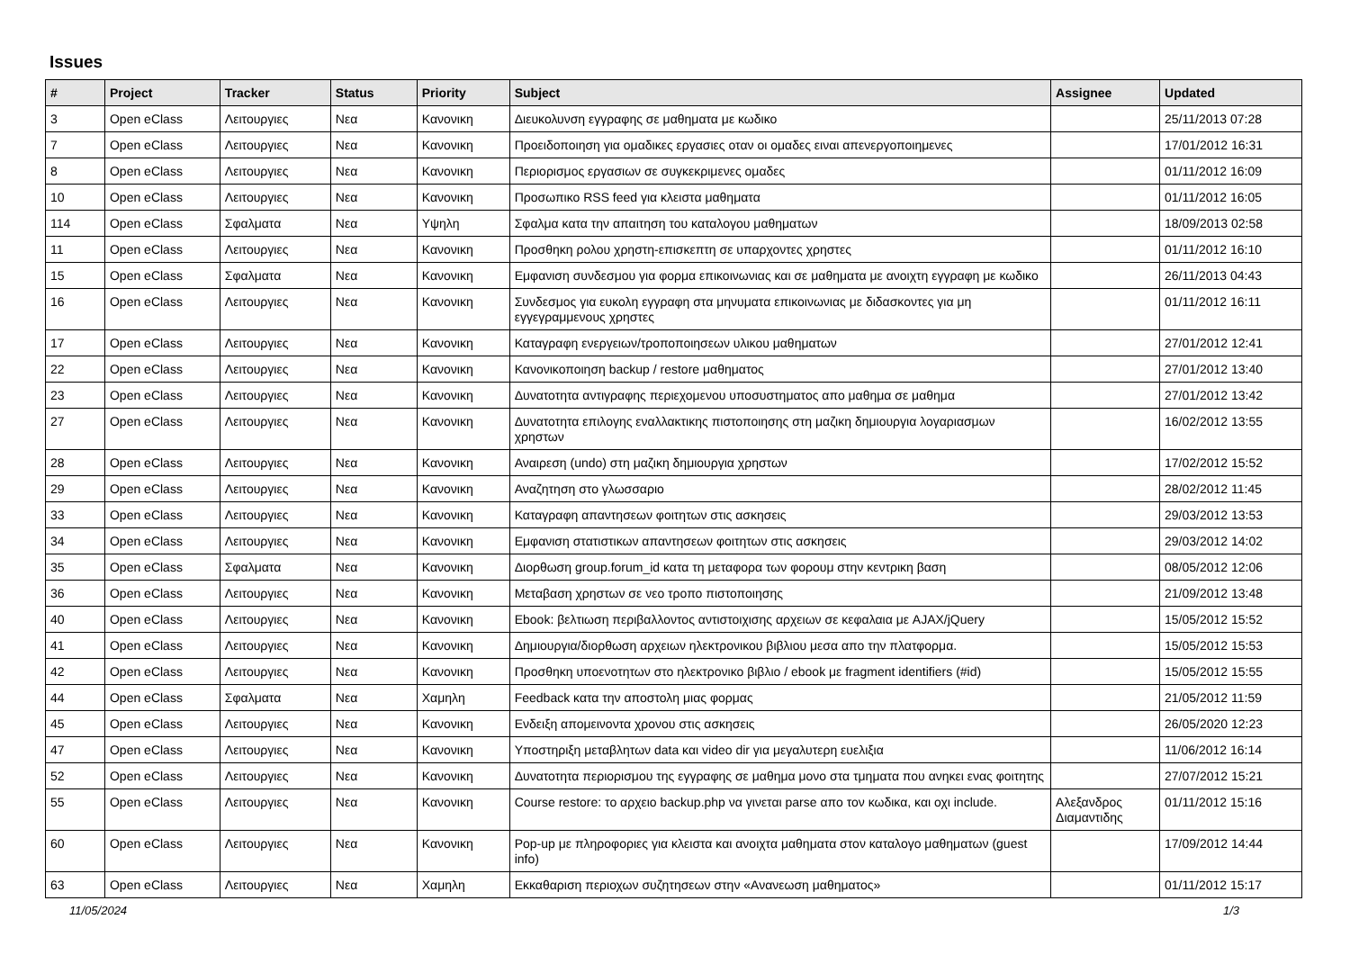Issues
| # | Project | Tracker | Status | Priority | Subject | Assignee | Updated |
| --- | --- | --- | --- | --- | --- | --- | --- |
| 3 | Open eClass | Λειτουργιες | Νεα | Κανονικη | Διευκολυνση εγγραφης σε μαθηματα με κωδικο | | 25/11/2013 07:28 |
| 7 | Open eClass | Λειτουργιες | Νεα | Κανονικη | Προειδοποιηση για ομαδικες εργασιες οταν οι ομαδες ειναι απενεργοποιημενες | | 17/01/2012 16:31 |
| 8 | Open eClass | Λειτουργιες | Νεα | Κανονικη | Περιορισμος εργασιων σε συγκεκριμενες ομαδες | | 01/11/2012 16:09 |
| 10 | Open eClass | Λειτουργιες | Νεα | Κανονικη | Προσωπικο RSS feed για κλειστα μαθηματα | | 01/11/2012 16:05 |
| 114 | Open eClass | Σφαλματα | Νεα | Υψηλη | Σφαλμα κατα την απαιτηση του καταλογου μαθηματων | | 18/09/2013 02:58 |
| 11 | Open eClass | Λειτουργιες | Νεα | Κανονικη | Προσθηκη ρολου χρηστη-επισκεπτη σε υπαρχοντες χρηστες | | 01/11/2012 16:10 |
| 15 | Open eClass | Σφαλματα | Νεα | Κανονικη | Εμφανιση συνδεσμου για φορμα επικοινωνιας και σε μαθηματα με ανοιχτη εγγραφη με κωδικο | | 26/11/2013 04:43 |
| 16 | Open eClass | Λειτουργιες | Νεα | Κανονικη | Συνδεσμος για ευκολη εγγραφη στα μηνυματα επικοινωνιας με διδασκοντες για μη εγγεγραμμενους χρηστες | | 01/11/2012 16:11 |
| 17 | Open eClass | Λειτουργιες | Νεα | Κανονικη | Καταγραφη ενεργειων/τροποποιησεων υλικου μαθηματων | | 27/01/2012 12:41 |
| 22 | Open eClass | Λειτουργιες | Νεα | Κανονικη | Κανονικοποιηση backup / restore μαθηματος | | 27/01/2012 13:40 |
| 23 | Open eClass | Λειτουργιες | Νεα | Κανονικη | Δυνατοτητα αντιγραφης περιεχομενου υποσυστηματος απο μαθημα σε μαθημα | | 27/01/2012 13:42 |
| 27 | Open eClass | Λειτουργιες | Νεα | Κανονικη | Δυνατοτητα επιλογης εναλλακτικης πιστοποιησης στη μαζικη δημιουργια λογαριασμων χρηστων | | 16/02/2012 13:55 |
| 28 | Open eClass | Λειτουργιες | Νεα | Κανονικη | Αναιρεση (undo) στη μαζικη δημιουργια χρηστων | | 17/02/2012 15:52 |
| 29 | Open eClass | Λειτουργιες | Νεα | Κανονικη | Αναζητηση στο γλωσσαριο | | 28/02/2012 11:45 |
| 33 | Open eClass | Λειτουργιες | Νεα | Κανονικη | Καταγραφη απαντησεων φοιτητων στις ασκησεις | | 29/03/2012 13:53 |
| 34 | Open eClass | Λειτουργιες | Νεα | Κανονικη | Εμφανιση στατιστικων απαντησεων φοιτητων στις ασκησεις | | 29/03/2012 14:02 |
| 35 | Open eClass | Σφαλματα | Νεα | Κανονικη | Διορθωση group.forum_id κατα τη μεταφορα των φορουμ στην κεντρικη βαση | | 08/05/2012 12:06 |
| 36 | Open eClass | Λειτουργιες | Νεα | Κανονικη | Μεταβαση χρηστων σε νεο τροπο πιστοποιησης | | 21/09/2012 13:48 |
| 40 | Open eClass | Λειτουργιες | Νεα | Κανονικη | Ebook: βελτιωση περιβαλλοντος αντιστοιχισης αρχειων σε κεφαλαια με AJAX/jQuery | | 15/05/2012 15:52 |
| 41 | Open eClass | Λειτουργιες | Νεα | Κανονικη | Δημιουργια/διορθωση αρχειων ηλεκτρονικου βιβλιου μεσα απο την πλατφορμα. | | 15/05/2012 15:53 |
| 42 | Open eClass | Λειτουργιες | Νεα | Κανονικη | Προσθηκη υποενοτητων στο ηλεκτρονικο βιβλιο / ebook με fragment identifiers (#id) | | 15/05/2012 15:55 |
| 44 | Open eClass | Σφαλματα | Νεα | Χαμηλη | Feedback κατα την αποστολη μιας φορμας | | 21/05/2012 11:59 |
| 45 | Open eClass | Λειτουργιες | Νεα | Κανονικη | Ενδειξη απομεινοντα χρονου στις ασκησεις | | 26/05/2020 12:23 |
| 47 | Open eClass | Λειτουργιες | Νεα | Κανονικη | Υποστηριξη μεταβλητων data και video dir για μεγαλυτερη ευελιξια | | 11/06/2012 16:14 |
| 52 | Open eClass | Λειτουργιες | Νεα | Κανονικη | Δυνατοτητα περιορισμου της εγγραφης σε μαθημα μονο στα τμηματα που ανηκει ενας φοιτητης | | 27/07/2012 15:21 |
| 55 | Open eClass | Λειτουργιες | Νεα | Κανονικη | Course restore: το αρχειο backup.php να γινεται parse απο τον κωδικα, και οχι include. | Αλεξανδρος Διαμαντιδης | 01/11/2012 15:16 |
| 60 | Open eClass | Λειτουργιες | Νεα | Κανονικη | Pop-up με πληροφοριες για κλειστα και ανοιχτα μαθηματα στον καταλογο μαθηματων (guest info) | | 17/09/2012 14:44 |
| 63 | Open eClass | Λειτουργιες | Νεα | Χαμηλη | Εκκαθαριση περιοχων συζητησεων στην «Ανανεωση μαθηματος» | | 01/11/2012 15:17 |
11/05/2024 1/3